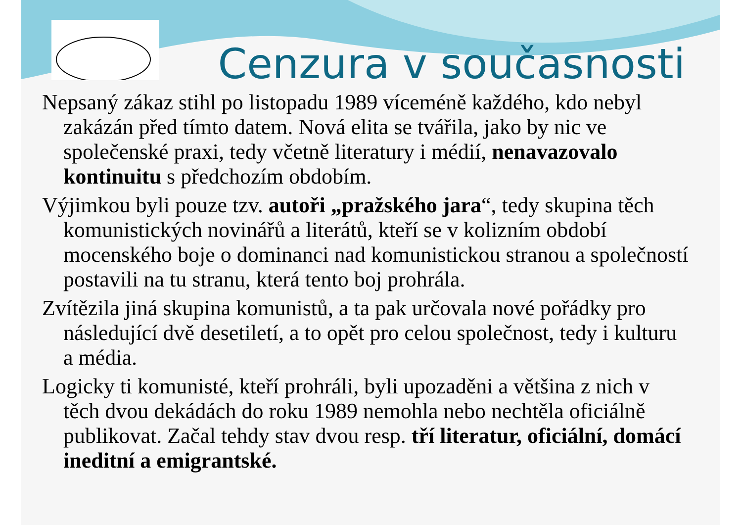Cenzura v současnosti
Nepsaný zákaz stihl po listopadu 1989 víceméně každého, kdo nebyl zakázán před tímto datem. Nová elita se tvářila, jako by nic ve společenské praxi, tedy včetně literatury i médií, nenavazovalo kontinuitu s předchozím obdobím.
Výjimkou byli pouze tzv. autoři „pražského jara“, tedy skupina těch komunistických novinářů a literátů, kteří se v kolizním období mocenského boje o dominanci nad komunistickou stranou a společností postavili na tu stranu, která tento boj prohrála.
Zvítězila jiná skupina komunistů, a ta pak určovala nové pořádky pro následující dvě desetiletí, a to opět pro celou společnost, tedy i kulturu a média.
Logicky ti komunisté, kteří prohráli, byli upozaděni a většina z nich v těch dvou dekádách do roku 1989 nemohla nebo nechtěla oficiálně publikovat. Začal tehdy stav dvou resp. tří literatur, oficiální, domácí ineditní a emigrantské.